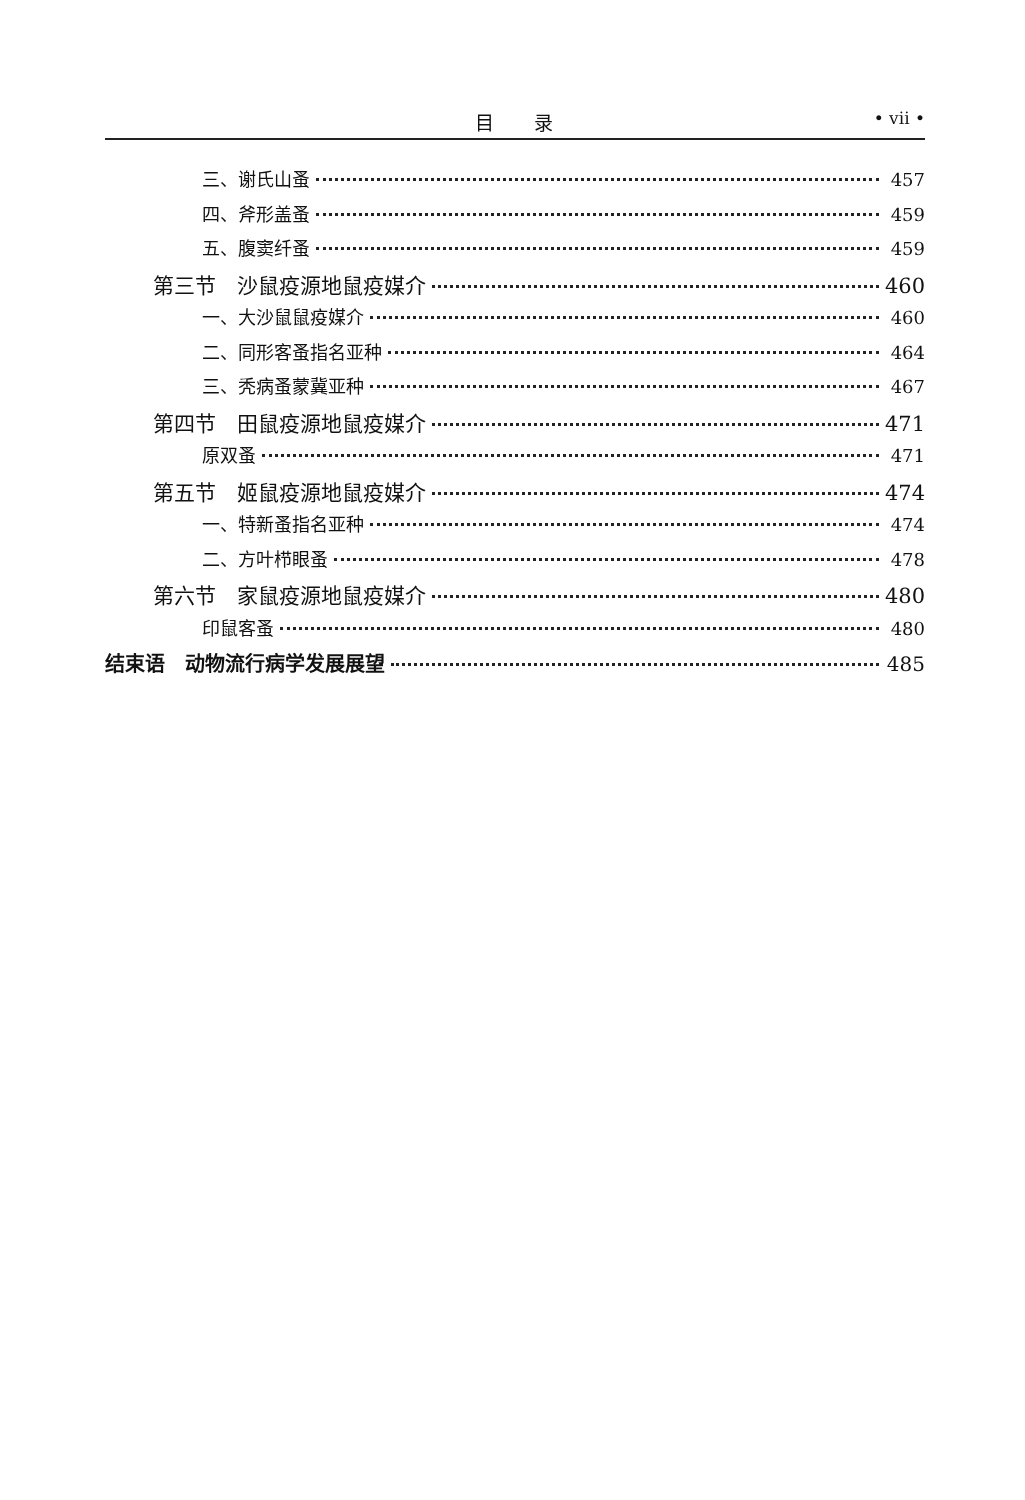目录 • vii •
三、谢氏山蚤 457
四、斧形盖蚤 459
五、腹窦纤蚤 459
第三节　沙鼠疫源地鼠疫媒介 460
一、大沙鼠鼠疫媒介 460
二、同形客蚤指名亚种 464
三、秃病蚤蒙冀亚种 467
第四节　田鼠疫源地鼠疫媒介 471
原双蚤 471
第五节　姬鼠疫源地鼠疫媒介 474
一、特新蚤指名亚种 474
二、方叶栉眼蚤 478
第六节　家鼠疫源地鼠疫媒介 480
印鼠客蚤 480
结束语　动物流行病学发展展望 485